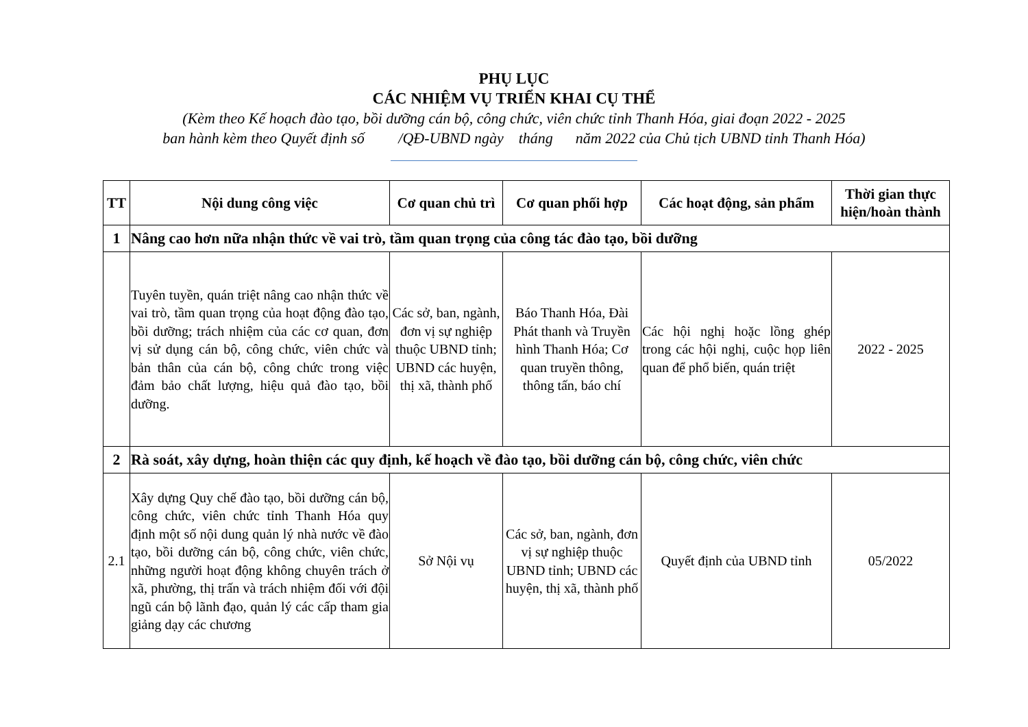PHỤ LỤC
CÁC NHIỆM VỤ TRIỂN KHAI CỤ THỂ
(Kèm theo Kế hoạch đào tạo, bồi dưỡng cán bộ, công chức, viên chức tỉnh Thanh Hóa, giai đoạn 2022 - 2025
ban hành kèm theo Quyết định số /QĐ-UBND ngày tháng năm 2022 của Chủ tịch UBND tỉnh Thanh Hóa)
| TT | Nội dung công việc | Cơ quan chủ trì | Cơ quan phối hợp | Các hoạt động, sản phẩm | Thời gian thực hiện/hoàn thành |
| --- | --- | --- | --- | --- | --- |
| 1 | Nâng cao hơn nữa nhận thức về vai trò, tầm quan trọng của công tác đào tạo, bồi dưỡng | | | | |
| | Tuyên tuyền, quán triệt nâng cao nhận thức về vai trò, tầm quan trọng của hoạt động đào tạo, bồi dưỡng; trách nhiệm của các cơ quan, đơn vị sử dụng cán bộ, công chức, viên chức và bản thân của cán bộ, công chức trong việc đảm bảo chất lượng, hiệu quả đào tạo, bồi dưỡng. | Các sở, ban, ngành, đơn vị sự nghiệp thuộc UBND tỉnh; UBND các huyện, thị xã, thành phố | Báo Thanh Hóa, Đài Phát thanh và Truyền hình Thanh Hóa; Cơ quan truyền thông, thông tấn, báo chí | Các hội nghị hoặc lồng ghép trong các hội nghị, cuộc họp liên quan để phổ biến, quán triệt | 2022 - 2025 |
| 2 | Rà soát, xây dựng, hoàn thiện các quy định, kế hoạch về đào tạo, bồi dưỡng cán bộ, công chức, viên chức | | | | |
| 2.1 | Xây dựng Quy chế đào tạo, bồi dưỡng cán bộ, công chức, viên chức tỉnh Thanh Hóa quy định một số nội dung quản lý nhà nước về đào tạo, bồi dưỡng cán bộ, công chức, viên chức, những người hoạt động không chuyên trách ở xã, phường, thị trấn và trách nhiệm đối với đội ngũ cán bộ lãnh đạo, quản lý các cấp tham gia giảng dạy các chương | Sở Nội vụ | Các sở, ban, ngành, đơn vị sự nghiệp thuộc UBND tỉnh; UBND các huyện, thị xã, thành phố | Quyết định của UBND tỉnh | 05/2022 |